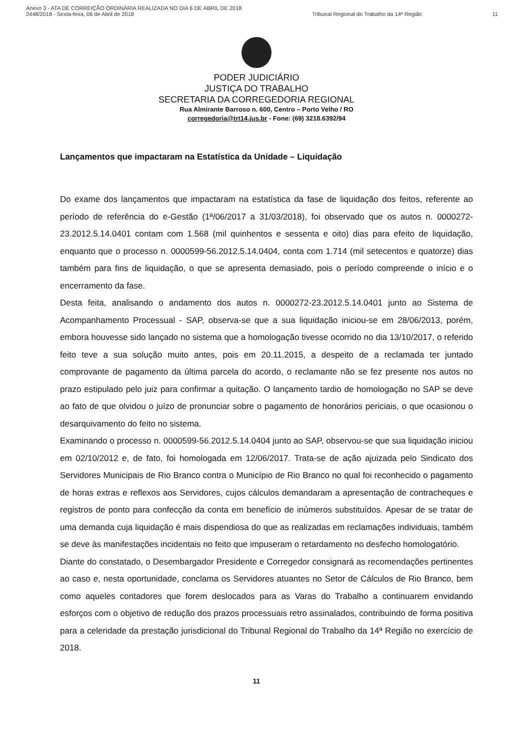Anexo 3 - ATA DE CORREIÇÃO ORDINÁRIA REALIZADA NO DIA 6 DE ABRIL DE 2018
2448/2018 - Sexta-feira, 06 de Abril de 2018
Tribunal Regional do Trabalho da 14ª Região
11
PODER JUDICIÁRIO
JUSTIÇA DO TRABALHO
SECRETARIA DA CORREGEDORIA REGIONAL
Rua Almirante Barroso n. 600, Centro – Porto Velho / RO
corregedoria@trt14.jus.br - Fone: (69) 3218.6392/94
Lançamentos que impactaram na Estatística da Unidade – Liquidação
Do exame dos lançamentos que impactaram na estatística da fase de liquidação dos feitos, referente ao período de referência do e-Gestão (1ª/06/2017 a 31/03/2018), foi observado que os autos n. 0000272-23.2012.5.14.0401 contam com 1.568 (mil quinhentos e sessenta e oito) dias para efeito de liquidação, enquanto que o processo n. 0000599-56.2012.5.14.0404, conta com 1.714 (mil setecentos e quatorze) dias também para fins de liquidação, o que se apresenta demasiado, pois o período compreende o início e o encerramento da fase.
Desta feita, analisando o andamento dos autos n. 0000272-23.2012.5.14.0401 junto ao Sistema de Acompanhamento Processual - SAP, observa-se que a sua liquidação iniciou-se em 28/06/2013, porém, embora houvesse sido lançado no sistema que a homologação tivesse ocorrido no dia 13/10/2017, o referido feito teve a sua solução muito antes, pois em 20.11.2015, a despeito de a reclamada ter juntado comprovante de pagamento da última parcela do acordo, o reclamante não se fez presente nos autos no prazo estipulado pelo juiz para confirmar a quitação. O lançamento tardio de homologação no SAP se deve ao fato de que olvidou o juízo de pronunciar sobre o pagamento de honorários periciais, o que ocasionou o desarquivamento do feito no sistema.
Examinando o processo n. 0000599-56.2012.5.14.0404 junto ao SAP, observou-se que sua liquidação iniciou em 02/10/2012 e, de fato, foi homologada em 12/06/2017. Trata-se de ação ajuizada pelo Sindicato dos Servidores Municipais de Rio Branco contra o Município de Rio Branco no qual foi reconhecido o pagamento de horas extras e reflexos aos Servidores, cujos cálculos demandaram a apresentação de contracheques e registros de ponto para confecção da conta em benefício de inúmeros substituídos. Apesar de se tratar de uma demanda cuja liquidação é mais dispendiosa do que as realizadas em reclamações individuais, também se deve às manifestações incidentais no feito que impuseram o retardamento no desfecho homologatório.
Diante do constatado, o Desembargador Presidente e Corregedor consignará as recomendações pertinentes ao caso e, nesta oportunidade, conclama os Servidores atuantes no Setor de Cálculos de Rio Branco, bem como aqueles contadores que forem deslocados para as Varas do Trabalho a continuarem envidando esforços com o objetivo de redução dos prazos processuais retro assinalados, contribuindo de forma positiva para a celeridade da prestação jurisdicional do Tribunal Regional do Trabalho da 14ª Região no exercício de 2018.
11